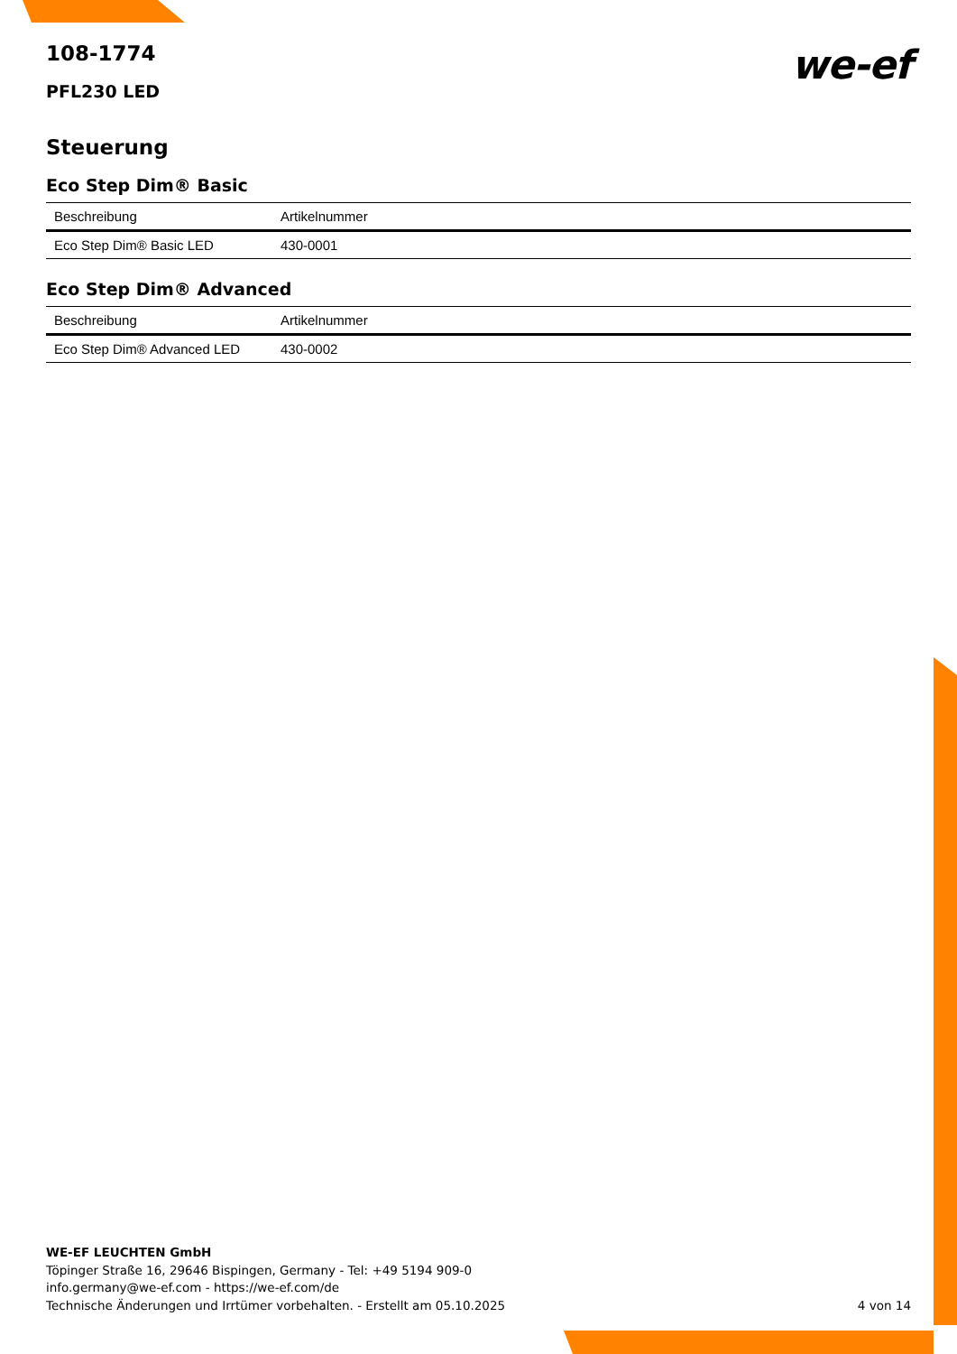108-1774
we-ef
PFL230 LED
Steuerung
Eco Step Dim® Basic
| Beschreibung | Artikelnummer |
| --- | --- |
| Eco Step Dim® Basic LED | 430-0001 |
Eco Step Dim® Advanced
| Beschreibung | Artikelnummer |
| --- | --- |
| Eco Step Dim® Advanced LED | 430-0002 |
WE-EF LEUCHTEN GmbH
Töpinger Straße 16, 29646 Bispingen, Germany - Tel: +49 5194 909-0
info.germany@we-ef.com - https://we-ef.com/de
Technische Änderungen und Irrtümer vorbehalten. - Erstellt am 05.10.2025
4 von 14